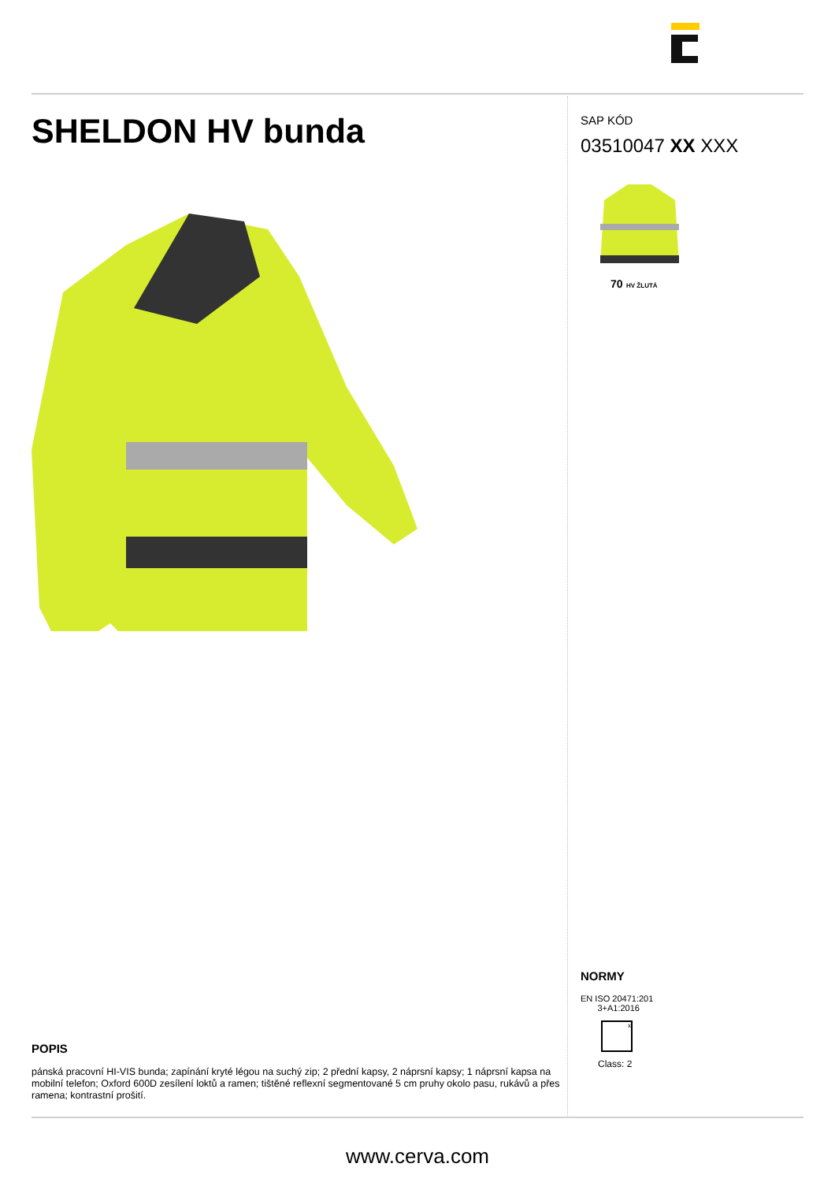SHELDON HV bunda
POPIS
pánská pracovní HI-VIS bunda; zapínání kryté légou na suchý zip; 2 přední kapsy, 2 náprsní kapsy; 1 náprsní kapsa na mobilní telefon; Oxford 600D zesílení loktů a ramen; tištěné reflexní segmentované 5 cm pruhy okolo pasu, rukávů a přes ramena; kontrastní prošití.
SAP KÓD
03510047 XX XXX
70 HV ŽLUTÁ
NORMY
EN ISO 20471:201
3+A1:2016
x
Class: 2
www.cerva.com